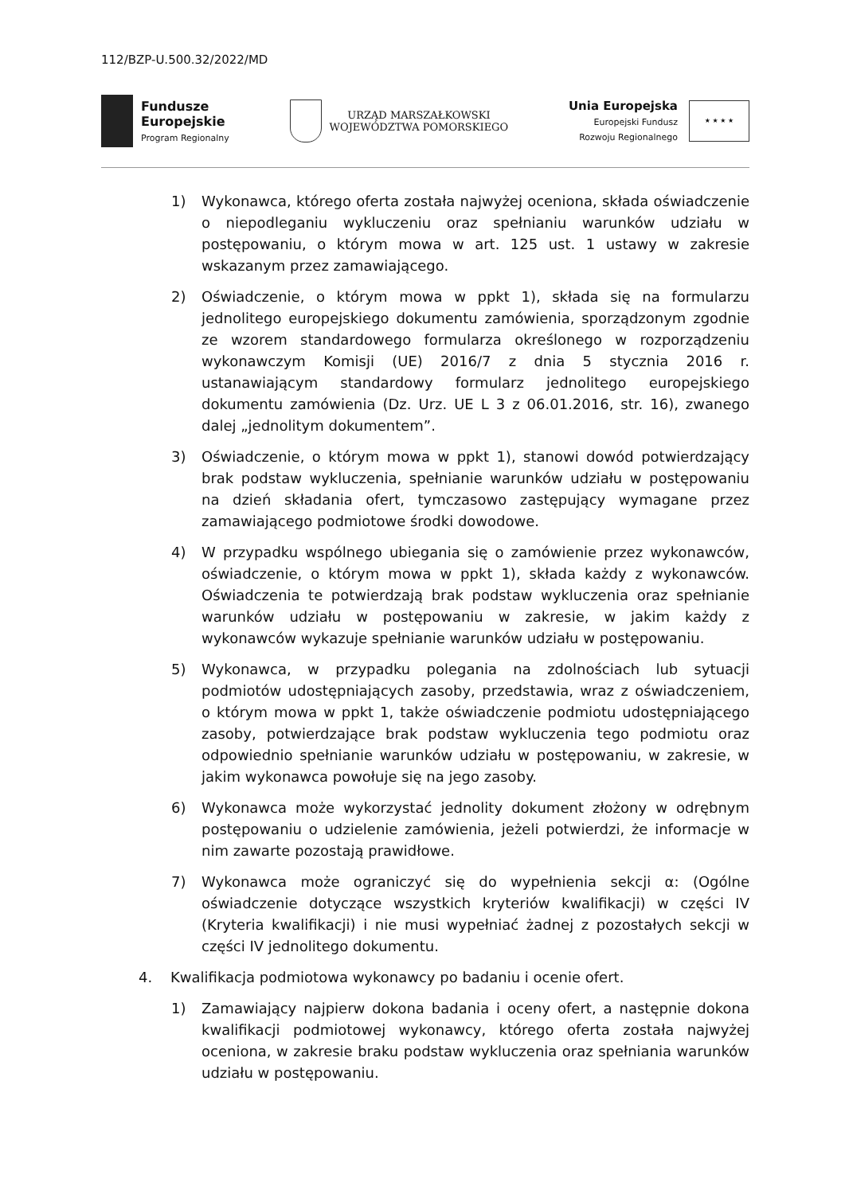112/BZP-U.500.32/2022/MD
Fundusze
Europejskie
Program Regionalny
URZĄD MARSZAŁKOWSKI
WOJEWÓDZTWA POMORSKIEGO
Unia Europejska
Europejski Fundusz
Rozwoju Regionalnego
★ ★ ★ ★
1) Wykonawca, którego oferta została najwyżej oceniona, składa oświadczenie o niepodleganiu wykluczeniu oraz spełnianiu warunków udziału w postępowaniu, o którym mowa w art. 125 ust. 1 ustawy w zakresie wskazanym przez zamawiającego.
2) Oświadczenie, o którym mowa w ppkt 1), składa się na formularzu jednolitego europejskiego dokumentu zamówienia, sporządzonym zgodnie ze wzorem standardowego formularza określonego w rozporządzeniu wykonawczym Komisji (UE) 2016/7 z dnia 5 stycznia 2016 r. ustanawiającym standardowy formularz jednolitego europejskiego dokumentu zamówienia (Dz. Urz. UE L 3 z 06.01.2016, str. 16), zwanego dalej „jednolitym dokumentem”.
3) Oświadczenie, o którym mowa w ppkt 1), stanowi dowód potwierdzający brak podstaw wykluczenia, spełnianie warunków udziału w postępowaniu na dzień składania ofert, tymczasowo zastępujący wymagane przez zamawiającego podmiotowe środki dowodowe.
4) W przypadku wspólnego ubiegania się o zamówienie przez wykonawców, oświadczenie, o którym mowa w ppkt 1), składa każdy z wykonawców. Oświadczenia te potwierdzają brak podstaw wykluczenia oraz spełnianie warunków udziału w postępowaniu w zakresie, w jakim każdy z wykonawców wykazuje spełnianie warunków udziału w postępowaniu.
5) Wykonawca, w przypadku polegania na zdolnościach lub sytuacji podmiotów udostępniających zasoby, przedstawia, wraz z oświadczeniem, o którym mowa w ppkt 1, także oświadczenie podmiotu udostępniającego zasoby, potwierdzające brak podstaw wykluczenia tego podmiotu oraz odpowiednio spełnianie warunków udziału w postępowaniu, w zakresie, w jakim wykonawca powołuje się na jego zasoby.
6) Wykonawca może wykorzystać jednolity dokument złożony w odrębnym postępowaniu o udzielenie zamówienia, jeżeli potwierdzi, że informacje w nim zawarte pozostają prawidłowe.
7) Wykonawca może ograniczyć się do wypełnienia sekcji α: (Ogólne oświadczenie dotyczące wszystkich kryteriów kwalifikacji) w części IV (Kryteria kwalifikacji) i nie musi wypełniać żadnej z pozostałych sekcji w części IV jednolitego dokumentu.
4. Kwalifikacja podmiotowa wykonawcy po badaniu i ocenie ofert.
1) Zamawiający najpierw dokona badania i oceny ofert, a następnie dokona kwalifikacji podmiotowej wykonawcy, którego oferta została najwyżej oceniona, w zakresie braku podstaw wykluczenia oraz spełniania warunków udziału w postępowaniu.